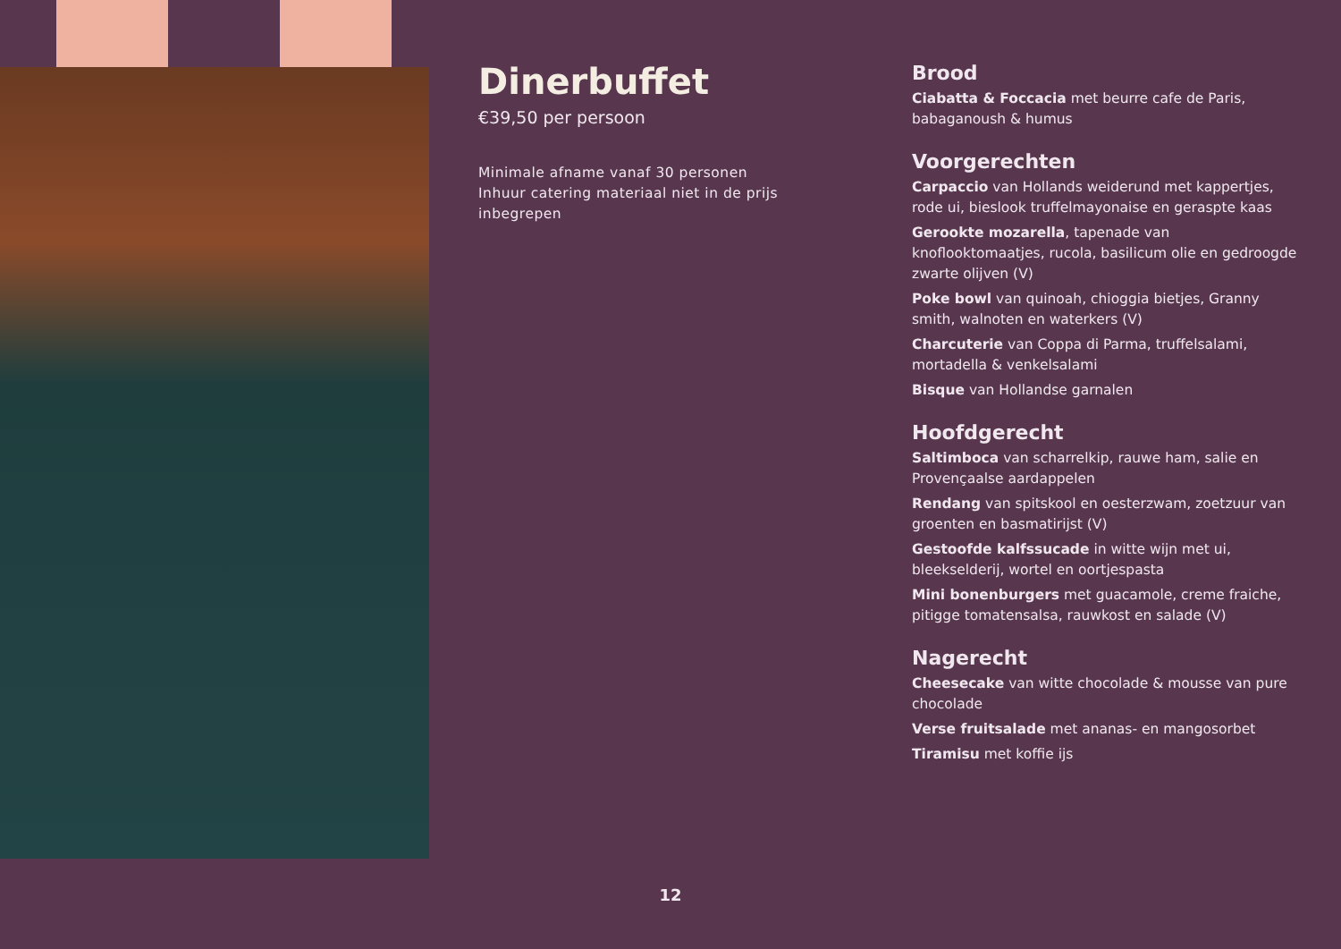Dinerbuffet
€39,50 per persoon
Minimale afname vanaf 30 personen
Inhuur catering materiaal niet in de prijs inbegrepen
Brood
Ciabatta & Foccacia met beurre cafe de Paris, babaganoush & humus
Voorgerechten
Carpaccio van Hollands weiderund met kappertjes, rode ui, bieslook truffelmayonaise en geraspte kaas
Gerookte mozarella, tapenade van knoflooktomaatjes, rucola, basilicum olie en gedroogde zwarte olijven (V)
Poke bowl van quinoah, chioggia bietjes, Granny smith, walnoten en waterkers (V)
Charcuterie van Coppa di Parma, truffelsalami, mortadella & venkelsalami
Bisque van Hollandse garnalen
Hoofdgerecht
Saltimboca van scharrelkip, rauwe ham, salie en Provençaalse aardappelen
Rendang van spitskool en oesterzwam, zoetzuur van groenten en basmatirijst (V)
Gestoofde kalfssucade in witte wijn met ui, bleekselderij, wortel en oortjespasta
Mini bonenburgers met guacamole, creme fraiche, pitigge tomatensalsa, rauwkost en salade (V)
Nagerecht
Cheesecake van witte chocolade & mousse van pure chocolade
Verse fruitsalade met ananas- en mangosorbet
Tiramisu met koffie ijs
12